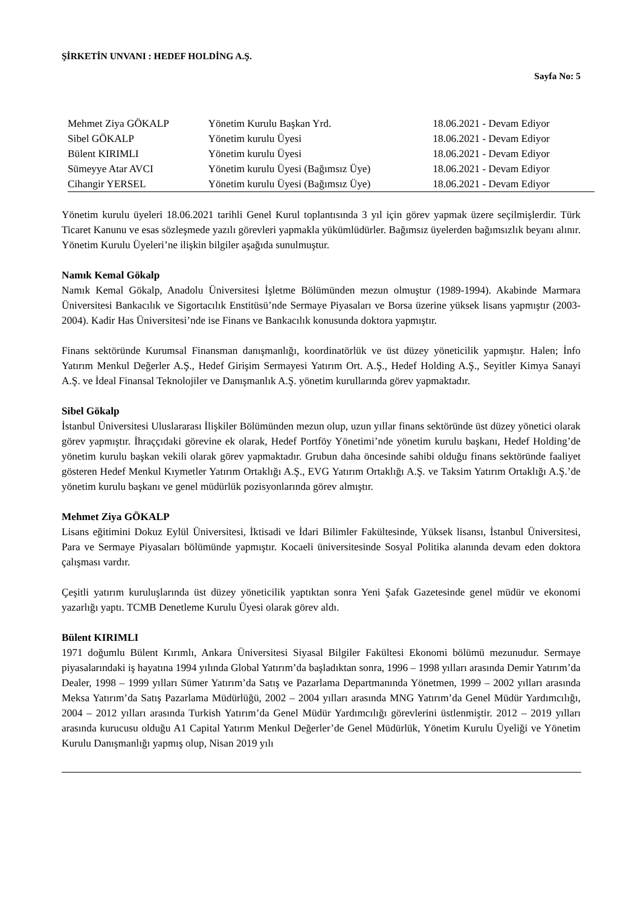ŞİRKETİN UNVANI : HEDEF HOLDİNG A.Ş.
Sayfa No: 5
| Mehmet Ziya GÖKALP | Yönetim Kurulu Başkan Yrd. | 18.06.2021 - Devam Ediyor |
| Sibel GÖKALP | Yönetim kurulu Üyesi | 18.06.2021 - Devam Ediyor |
| Bülent KIRIMLI | Yönetim kurulu Üyesi | 18.06.2021 - Devam Ediyor |
| Sümeyye Atar AVCI | Yönetim kurulu Üyesi (Bağımsız Üye) | 18.06.2021 - Devam Ediyor |
| Cihangir YERSEL | Yönetim kurulu Üyesi (Bağımsız Üye) | 18.06.2021 - Devam Ediyor |
Yönetim kurulu üyeleri 18.06.2021 tarihli Genel Kurul toplantısında 3 yıl için görev yapmak üzere seçilmişlerdir. Türk Ticaret Kanunu ve esas sözleşmede yazılı görevleri yapmakla yükümlüdürler. Bağımsız üyelerden bağımsızlık beyanı alınır. Yönetim Kurulu Üyeleri’ne ilişkin bilgiler aşağıda sunulmuştur.
Namık Kemal Gökalp
Namık Kemal Gökalp, Anadolu Üniversitesi İşletme Bölümünden mezun olmuştur (1989-1994). Akabinde Marmara Üniversitesi Bankacılık ve Sigortacılık Enstitüsü’nde Sermaye Piyasaları ve Borsa üzerine yüksek lisans yapmıştır (2003-2004). Kadir Has Üniversitesi’nde ise Finans ve Bankacılık konusunda doktora yapmıştır.
Finans sektöründe Kurumsal Finansman danışmanlığı, koordinatörlük ve üst düzey yöneticilik yapmıştır. Halen; İnfo Yatırım Menkul Değerler A.Ş., Hedef Girişim Sermayesi Yatırım Ort. A.Ş., Hedef Holding A.Ş., Seyitler Kimya Sanayi A.Ş. ve İdeal Finansal Teknolojiler ve Danışmanlık A.Ş. yönetim kurullarında görev yapmaktadır.
Sibel Gökalp
İstanbul Üniversitesi Uluslararası İlişkiler Bölümünden mezun olup, uzun yıllar finans sektöründe üst düzey yönetici olarak görev yapmıştır. İhraççıdaki görevine ek olarak, Hedef Portföy Yönetimi’nde yönetim kurulu başkanı, Hedef Holding’de yönetim kurulu başkan vekili olarak görev yapmaktadır. Grubun daha öncesinde sahibi olduğu finans sektöründe faaliyet gösteren Hedef Menkul Kıymetler Yatırım Ortaklığı A.Ş., EVG Yatırım Ortaklığı A.Ş. ve Taksim Yatırım Ortaklığı A.Ş.’de yönetim kurulu başkanı ve genel müdürlük pozisyonlarında görev almıştır.
Mehmet Ziya GÖKALP
Lisans eğitimini Dokuz Eylül Üniversitesi, İktisadi ve İdari Bilimler Fakültesinde, Yüksek lisansı, İstanbul Üniversitesi, Para ve Sermaye Piyasaları bölümünde yapmıştır. Kocaeli üniversitesinde Sosyal Politika alanında devam eden doktora çalışması vardır.
Çeşitli yatırım kuruluşlarında üst düzey yöneticilik yaptıktan sonra Yeni Şafak Gazetesinde genel müdür ve ekonomi yazarlığı yaptı. TCMB Denetleme Kurulu Üyesi olarak görev aldı.
Bülent KIRIMLI
1971 doğumlu Bülent Kırımlı, Ankara Üniversitesi Siyasal Bilgiler Fakültesi Ekonomi bölümü mezunudur. Sermaye piyasalarındaki iş hayatına 1994 yılında Global Yatırım’da başladıktan sonra, 1996 – 1998 yılları arasında Demir Yatırım’da Dealer, 1998 – 1999 yılları Sümer Yatırım’da Satış ve Pazarlama Departmanında Yönetmen, 1999 – 2002 yılları arasında Meksa Yatırım’da Satış Pazarlama Müdürlüğü, 2002 – 2004 yılları arasında MNG Yatırım’da Genel Müdür Yardımcılığı, 2004 – 2012 yılları arasında Turkish Yatırım’da Genel Müdür Yardımcılığı görevlerini üstlenmiştir. 2012 – 2019 yılları arasında kurucusu olduğu A1 Capital Yatırım Menkul Değerler’de Genel Müdürlük, Yönetim Kurulu Üyeliği ve Yönetim Kurulu Danışmanlığı yapmış olup, Nisan 2019 yılı